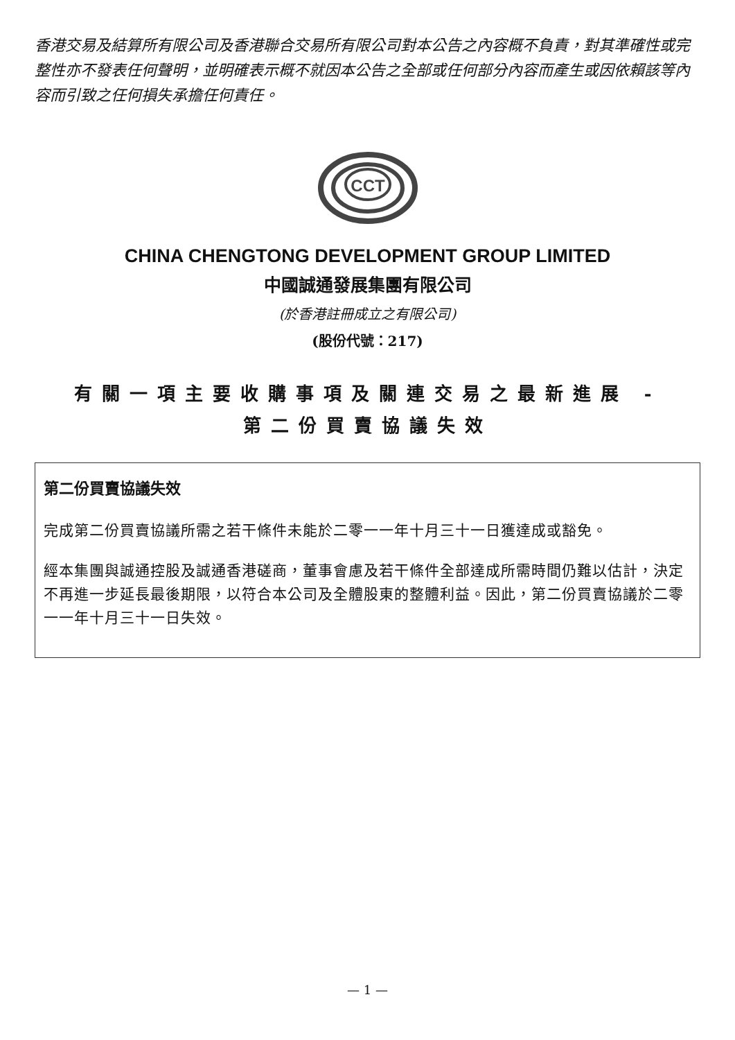香港交易及結算所有限公司及香港聯合交易所有限公司對本公告之內容概不負責，對其準確性或完整性亦不發表任何聲明，並明確表示概不就因本公告之全部或任何部分內容而產生或因依賴該等內容而引致之任何損失承擔任何責任。
CCT
CHINA CHENGTONG DEVELOPMENT GROUP LIMITED
中國誠通發展集團有限公司
(於香港註冊成立之有限公司)
(股份代號：217)
有關一項主要收購事項及關連交易之最新進展 -
第二份買賣協議失效
第二份買賣協議失效
完成第二份買賣協議所需之若干條件未能於二零一一年十月三十一日獲達成或豁免。
經本集團與誠通控股及誠通香港磋商，董事會慮及若干條件全部達成所需時間仍難以估計，決定不再進一步延長最後期限，以符合本公司及全體股東的整體利益。因此，第二份買賣協議於二零一一年十月三十一日失效。
— 1 —